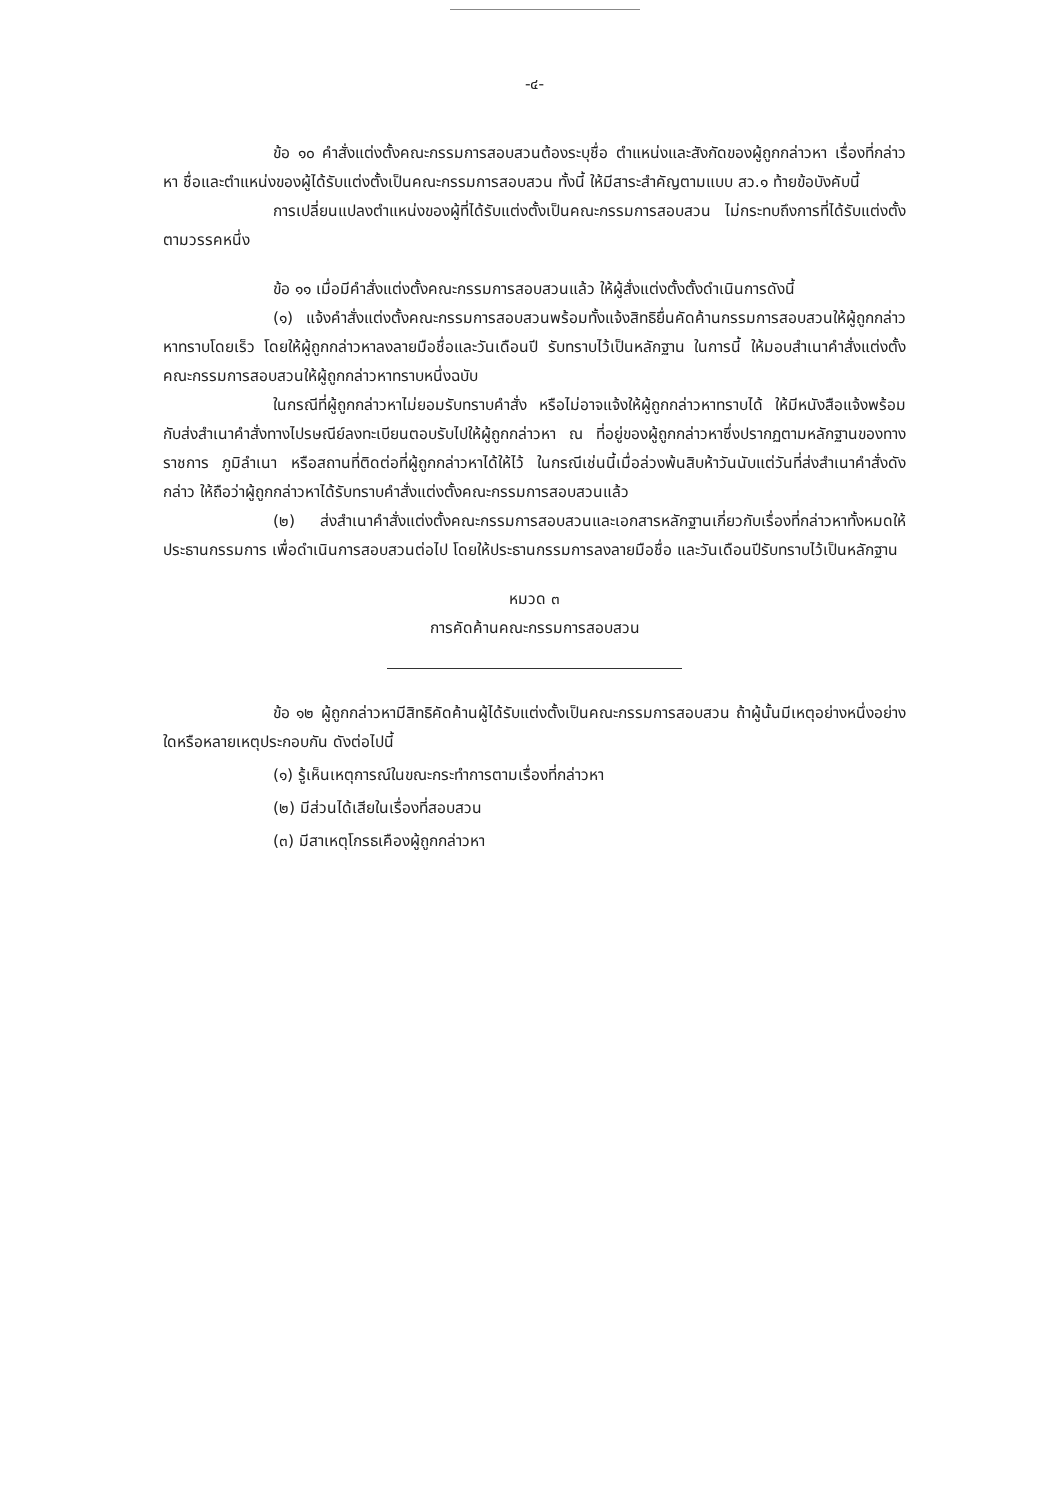-๔-
ข้อ ๑๐ คำสั่งแต่งตั้งคณะกรรมการสอบสวนต้องระบุชื่อ ตำแหน่งและสังกัดของผู้ถูกกล่าวหา เรื่องที่กล่าวหา ชื่อและตำแหน่งของผู้ได้รับแต่งตั้งเป็นคณะกรรมการสอบสวน ทั้งนี้ ให้มีสาระสำคัญตามแบบ สว.๑ ท้ายข้อบังคับนี้
การเปลี่ยนแปลงตำแหน่งของผู้ที่ได้รับแต่งตั้งเป็นคณะกรรมการสอบสวน ไม่กระทบถึงการที่ได้รับแต่งตั้งตามวรรคหนึ่ง
ข้อ ๑๑ เมื่อมีคำสั่งแต่งตั้งคณะกรรมการสอบสวนแล้ว ให้ผู้สั่งแต่งตั้งตั้งดำเนินการดังนี้
(๑) แจ้งคำสั่งแต่งตั้งคณะกรรมการสอบสวนพร้อมทั้งแจ้งสิทธิยื่นคัดค้านกรรมการสอบสวนให้ผู้ถูกกล่าวหาทราบโดยเร็ว โดยให้ผู้ถูกกล่าวหาลงลายมือชื่อและวันเดือนปี รับทราบไว้เป็นหลักฐาน ในการนี้ ให้มอบสำเนาคำสั่งแต่งตั้งคณะกรรมการสอบสวนให้ผู้ถูกกล่าวหาทราบหนึ่งฉบับ
ในกรณีที่ผู้ถูกกล่าวหาไม่ยอมรับทราบคำสั่ง หรือไม่อาจแจ้งให้ผู้ถูกกล่าวหาทราบได้ ให้มีหนังสือแจ้งพร้อมกับส่งสำเนาคำสั่งทางไปรษณีย์ลงทะเบียนตอบรับไปให้ผู้ถูกกล่าวหา ณ ที่อยู่ของผู้ถูกกล่าวหาซึ่งปรากฏตามหลักฐานของทางราชการ ภูมิลำเนา หรือสถานที่ติดต่อที่ผู้ถูกกล่าวหาได้ให้ไว้ ในกรณีเช่นนี้เมื่อล่วงพ้นสิบห้าวันนับแต่วันที่ส่งสำเนาคำสั่งดังกล่าว ให้ถือว่าผู้ถูกกล่าวหาได้รับทราบคำสั่งแต่งตั้งคณะกรรมการสอบสวนแล้ว
(๒) ส่งสำเนาคำสั่งแต่งตั้งคณะกรรมการสอบสวนและเอกสารหลักฐานเกี่ยวกับเรื่องที่กล่าวหาทั้งหมดให้ประธานกรรมการ เพื่อดำเนินการสอบสวนต่อไป โดยให้ประธานกรรมการลงลายมือชื่อ และวันเดือนปีรับทราบไว้เป็นหลักฐาน
หมวด ๓
การคัดค้านคณะกรรมการสอบสวน
ข้อ ๑๒ ผู้ถูกกล่าวหามีสิทธิคัดค้านผู้ได้รับแต่งตั้งเป็นคณะกรรมการสอบสวน ถ้าผู้นั้นมีเหตุอย่างหนึ่งอย่างใดหรือหลายเหตุประกอบกัน ดังต่อไปนี้
(๑) รู้เห็นเหตุการณ์ในขณะกระทำการตามเรื่องที่กล่าวหา
(๒) มีส่วนได้เสียในเรื่องที่สอบสวน
(๓) มีสาเหตุโกรธเคืองผู้ถูกกล่าวหา